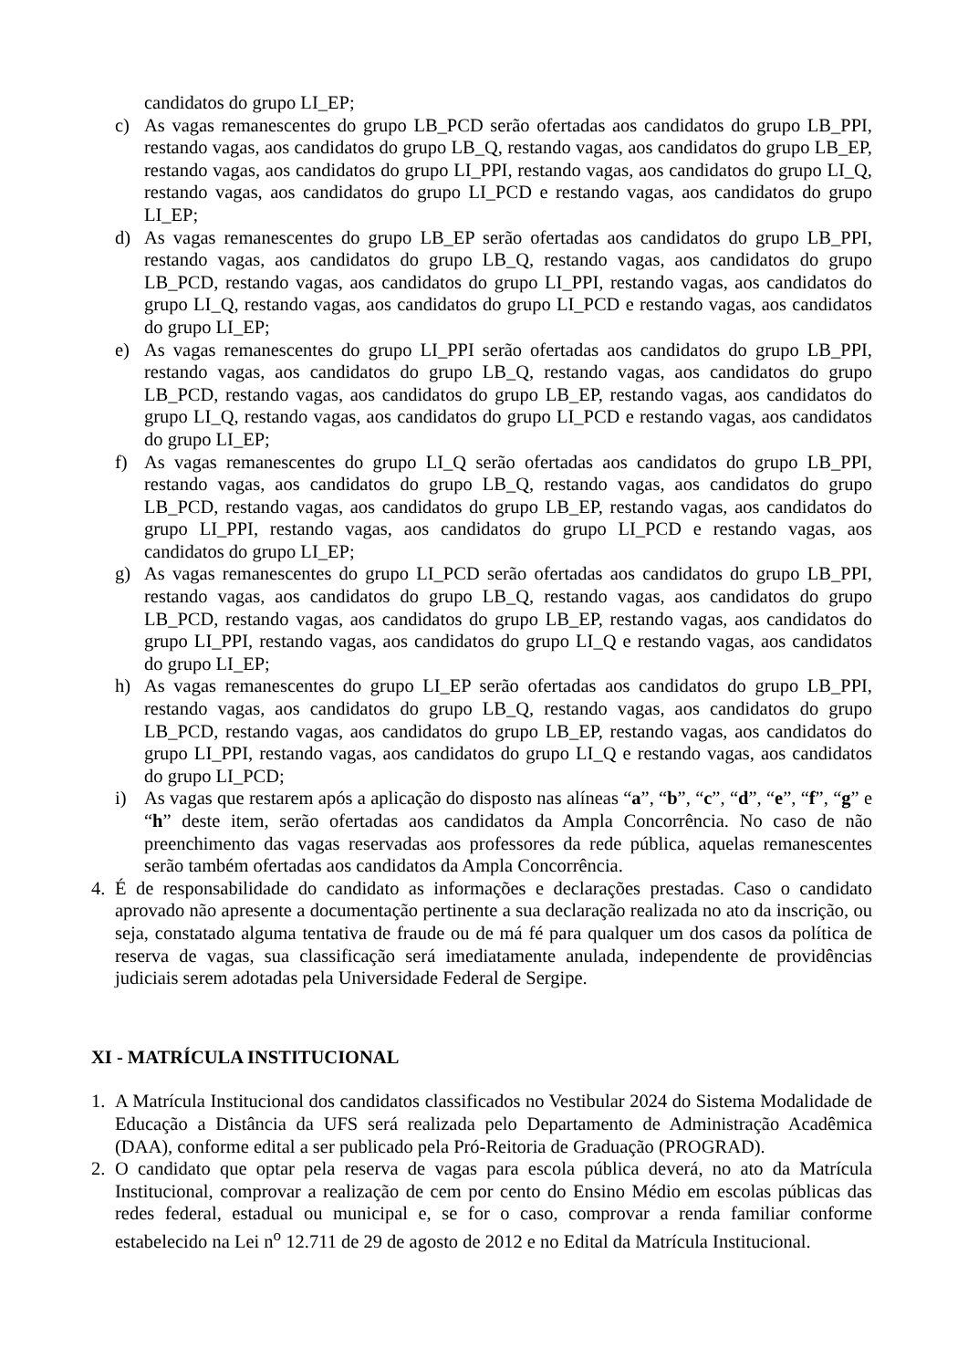candidatos do grupo LI_EP;
c) As vagas remanescentes do grupo LB_PCD serão ofertadas aos candidatos do grupo LB_PPI, restando vagas, aos candidatos do grupo LB_Q, restando vagas, aos candidatos do grupo LB_EP, restando vagas, aos candidatos do grupo LI_PPI, restando vagas, aos candidatos do grupo LI_Q, restando vagas, aos candidatos do grupo LI_PCD e restando vagas, aos candidatos do grupo LI_EP;
d) As vagas remanescentes do grupo LB_EP serão ofertadas aos candidatos do grupo LB_PPI, restando vagas, aos candidatos do grupo LB_Q, restando vagas, aos candidatos do grupo LB_PCD, restando vagas, aos candidatos do grupo LI_PPI, restando vagas, aos candidatos do grupo LI_Q, restando vagas, aos candidatos do grupo LI_PCD e restando vagas, aos candidatos do grupo LI_EP;
e) As vagas remanescentes do grupo LI_PPI serão ofertadas aos candidatos do grupo LB_PPI, restando vagas, aos candidatos do grupo LB_Q, restando vagas, aos candidatos do grupo LB_PCD, restando vagas, aos candidatos do grupo LB_EP, restando vagas, aos candidatos do grupo LI_Q, restando vagas, aos candidatos do grupo LI_PCD e restando vagas, aos candidatos do grupo LI_EP;
f) As vagas remanescentes do grupo LI_Q serão ofertadas aos candidatos do grupo LB_PPI, restando vagas, aos candidatos do grupo LB_Q, restando vagas, aos candidatos do grupo LB_PCD, restando vagas, aos candidatos do grupo LB_EP, restando vagas, aos candidatos do grupo LI_PPI, restando vagas, aos candidatos do grupo LI_PCD e restando vagas, aos candidatos do grupo LI_EP;
g) As vagas remanescentes do grupo LI_PCD serão ofertadas aos candidatos do grupo LB_PPI, restando vagas, aos candidatos do grupo LB_Q, restando vagas, aos candidatos do grupo LB_PCD, restando vagas, aos candidatos do grupo LB_EP, restando vagas, aos candidatos do grupo LI_PPI, restando vagas, aos candidatos do grupo LI_Q e restando vagas, aos candidatos do grupo LI_EP;
h) As vagas remanescentes do grupo LI_EP serão ofertadas aos candidatos do grupo LB_PPI, restando vagas, aos candidatos do grupo LB_Q, restando vagas, aos candidatos do grupo LB_PCD, restando vagas, aos candidatos do grupo LB_EP, restando vagas, aos candidatos do grupo LI_PPI, restando vagas, aos candidatos do grupo LI_Q e restando vagas, aos candidatos do grupo LI_PCD;
i) As vagas que restarem após a aplicação do disposto nas alíneas “a”, “b”, “c”, “d”, “e”, “f”, “g” e “h” deste item, serão ofertadas aos candidatos da Ampla Concorrência. No caso de não preenchimento das vagas reservadas aos professores da rede pública, aquelas remanescentes serão também ofertadas aos candidatos da Ampla Concorrência.
4. É de responsabilidade do candidato as informações e declarações prestadas. Caso o candidato aprovado não apresente a documentação pertinente a sua declaração realizada no ato da inscrição, ou seja, constatado alguma tentativa de fraude ou de má fé para qualquer um dos casos da política de reserva de vagas, sua classificação será imediatamente anulada, independente de providências judiciais serem adotadas pela Universidade Federal de Sergipe.
XI - MATRÍCULA INSTITUCIONAL
1. A Matrícula Institucional dos candidatos classificados no Vestibular 2024 do Sistema Modalidade de Educação a Distância da UFS será realizada pelo Departamento de Administração Acadêmica (DAA), conforme edital a ser publicado pela Pró-Reitoria de Graduação (PROGRAD).
2. O candidato que optar pela reserva de vagas para escola pública deverá, no ato da Matrícula Institucional, comprovar a realização de cem por cento do Ensino Médio em escolas públicas das redes federal, estadual ou municipal e, se for o caso, comprovar a renda familiar conforme estabelecido na Lei n<sup>o</sup> 12.711 de 29 de agosto de 2012 e no Edital da Matrícula Institucional.